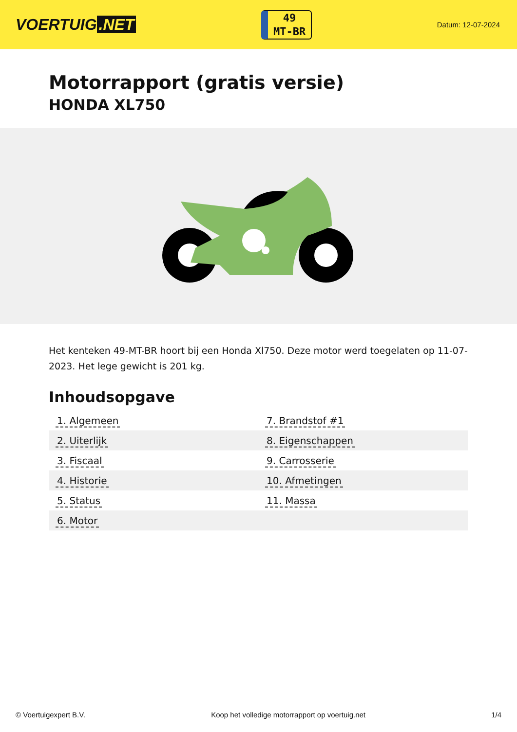VOERTUIG.NET
49
MT-BR
Datum: 12-07-2024
Motorrapport (gratis versie)
HONDA XL750
Het kenteken 49-MT-BR hoort bij een Honda Xl750. Deze motor werd toegelaten op 11-07-2023. Het lege gewicht is 201 kg.
Inhoudsopgave
| 1. Algemeen | 7. Brandstof #1 |
| 2. Uiterlijk | 8. Eigenschappen |
| 3. Fiscaal | 9. Carrosserie |
| 4. Historie | 10. Afmetingen |
| 5. Status | 11. Massa |
| 6. Motor | |
© Voertuigexpert B.V. Koop het volledige motorrapport op voertuig.net 1/4